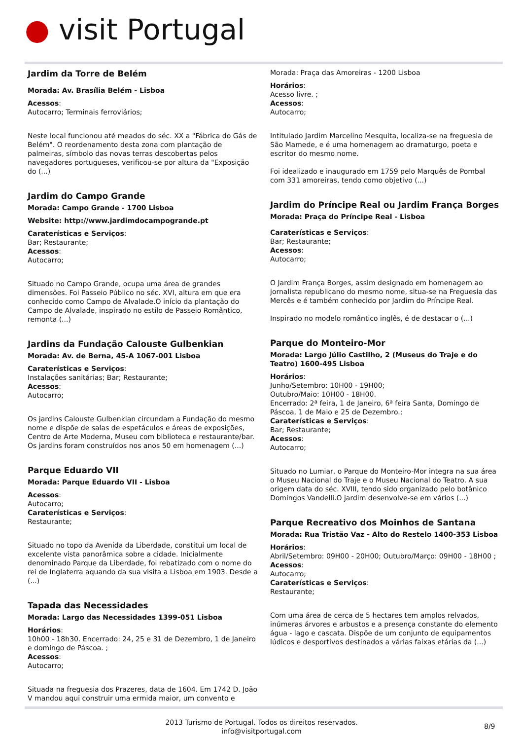● visit Portugal
Jardim da Torre de Belém
Morada: Av. Brasília Belém - Lisboa
Acessos:
Autocarro; Terminais ferroviários;
Neste local funcionou até meados do séc. XX a "Fábrica do Gás de Belém". O reordenamento desta zona com plantação de palmeiras, símbolo das novas terras descobertas pelos navegadores portugueses, verificou-se por altura da "Exposição do (...)
Jardim do Campo Grande
Morada: Campo Grande - 1700 Lisboa
Website: http://www.jardimdocampogrande.pt
Caraterísticas e Serviços:
Bar; Restaurante;
Acessos:
Autocarro;
Situado no Campo Grande, ocupa uma área de grandes dimensões. Foi Passeio Público no séc. XVI, altura em que era conhecido como Campo de Alvalade.O início da plantação do Campo de Alvalade, inspirado no estilo de Passeio Romântico, remonta (...)
Jardins da Fundação Calouste Gulbenkian
Morada: Av. de Berna, 45-A 1067-001 Lisboa
Caraterísticas e Serviços:
Instalações sanitárias; Bar; Restaurante;
Acessos:
Autocarro;
Os jardins Calouste Gulbenkian circundam a Fundação do mesmo nome e dispõe de salas de espetáculos e áreas de exposições, Centro de Arte Moderna, Museu com biblioteca e restaurante/bar. Os jardins foram construídos nos anos 50 em homenagem (...)
Parque Eduardo VII
Morada: Parque Eduardo VII - Lisboa
Acessos:
Autocarro;
Caraterísticas e Serviços:
Restaurante;
Situado no topo da Avenida da Liberdade, constitui um local de excelente vista panorâmica sobre a cidade. Inicialmente denominado Parque da Liberdade, foi rebatizado com o nome do rei de Inglaterra aquando da sua visita a Lisboa em 1903. Desde a (...)
Tapada das Necessidades
Morada: Largo das Necessidades 1399-051 Lisboa
Horários:
10h00 - 18h30. Encerrado: 24, 25 e 31 de Dezembro, 1 de Janeiro e domingo de Páscoa. ;
Acessos:
Autocarro;
Situada na freguesia dos Prazeres, data de 1604. Em 1742 D. João V mandou aqui construir uma ermida maior, um convento e
Morada: Praça das Amoreiras - 1200 Lisboa
Horários:
Acesso livre. ;
Acessos:
Autocarro;
Intitulado Jardim Marcelino Mesquita, localiza-se na freguesia de São Mamede, e é uma homenagem ao dramaturgo, poeta e escritor do mesmo nome.
Foi idealizado e inaugurado em 1759 pelo Marquês de Pombal com 331 amoreiras, tendo como objetivo (...)
Jardim do Príncipe Real ou Jardim França Borges
Morada: Praça do Príncipe Real - Lisboa
Caraterísticas e Serviços:
Bar; Restaurante;
Acessos:
Autocarro;
O Jardim França Borges, assim designado em homenagem ao jornalista republicano do mesmo nome, situa-se na Freguesia das Mercês e é também conhecido por Jardim do Príncipe Real.
Inspirado no modelo romântico inglês, é de destacar o (...)
Parque do Monteiro-Mor
Morada: Largo Júlio Castilho, 2 (Museus do Traje e do Teatro) 1600-495 Lisboa
Horários:
Junho/Setembro: 10H00 - 19H00;
Outubro/Maio: 10H00 - 18H00.
Encerrado: 2ª feira, 1 de Janeiro, 6ª feira Santa, Domingo de Páscoa, 1 de Maio e 25 de Dezembro.;
Caraterísticas e Serviços:
Bar; Restaurante;
Acessos:
Autocarro;
Situado no Lumiar, o Parque do Monteiro-Mor integra na sua área o Museu Nacional do Traje e o Museu Nacional do Teatro. A sua origem data do séc. XVIII, tendo sido organizado pelo botânico Domingos Vandelli.O jardim desenvolve-se em vários (...)
Parque Recreativo dos Moinhos de Santana
Morada: Rua Tristão Vaz - Alto do Restelo 1400-353 Lisboa
Horários:
Abril/Setembro: 09H00 - 20H00; Outubro/Março: 09H00 - 18H00 ;
Acessos:
Autocarro;
Caraterísticas e Serviços:
Restaurante;
Com uma área de cerca de 5 hectares tem amplos relvados, inúmeras árvores e arbustos e a presença constante do elemento água - lago e cascata. Dispõe de um conjunto de equipamentos lúdicos e desportivos destinados a várias faixas etárias da (...)
2013 Turismo de Portugal. Todos os direitos reservados.
info@visitportugal.com
8/9